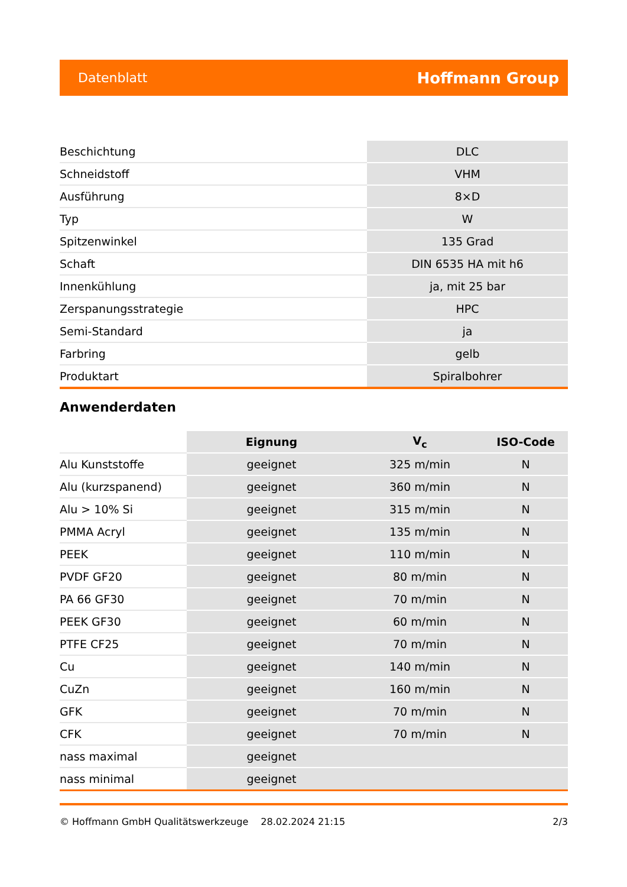Datenblatt Hoffmann Group
| Beschichtung | DLC |
| Schneidstoff | VHM |
| Ausführung | 8×D |
| Typ | W |
| Spitzenwinkel | 135 Grad |
| Schaft | DIN 6535 HA mit h6 |
| Innenkühlung | ja, mit 25 bar |
| Zerspanungsstrategie | HPC |
| Semi-Standard | ja |
| Farbring | gelb |
| Produktart | Spiralbohrer |
Anwenderdaten
| | Eignung | V<sub>c</sub> | ISO-Code |
| --- | --- | --- | --- |
| Alu Kunststoffe | geeignet | 325 m/min | N |
| Alu (kurzspanend) | geeignet | 360 m/min | N |
| Alu > 10% Si | geeignet | 315 m/min | N |
| PMMA Acryl | geeignet | 135 m/min | N |
| PEEK | geeignet | 110 m/min | N |
| PVDF GF20 | geeignet | 80 m/min | N |
| PA 66 GF30 | geeignet | 70 m/min | N |
| PEEK GF30 | geeignet | 60 m/min | N |
| PTFE CF25 | geeignet | 70 m/min | N |
| Cu | geeignet | 140 m/min | N |
| CuZn | geeignet | 160 m/min | N |
| GFK | geeignet | 70 m/min | N |
| CFK | geeignet | 70 m/min | N |
| nass maximal | geeignet | | |
| nass minimal | geeignet | | |
© Hoffmann GmbH Qualitätswerkzeuge 28.02.2024 21:15 2/3